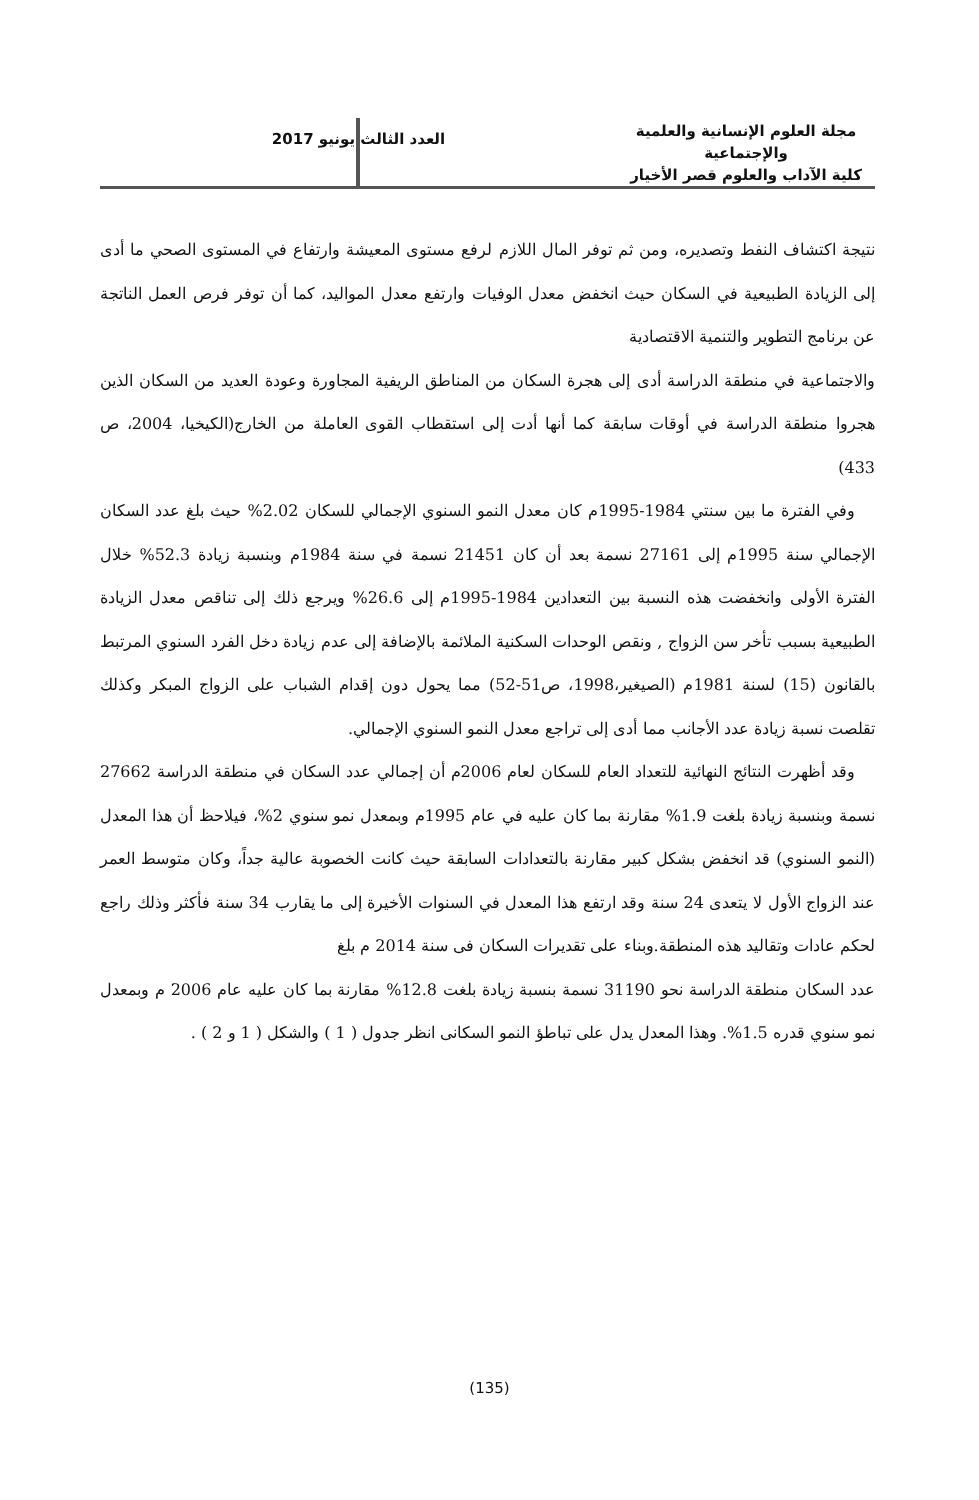مجلة العلوم الإنسانية والعلمية والإجتماعية
كلية الآداب والعلوم قصر الأخيار
العدد الثالث يونيو 2017
نتيجة اكتشاف النفط وتصديره، ومن ثم توفر المال اللازم لرفع مستوى المعيشة وارتفاع في المستوى الصحي ما أدى إلى الزيادة الطبيعية في السكان حيث انخفض معدل الوفيات وارتفع معدل المواليد، كما أن توفر فرص العمل الناتجة عن برنامج التطوير والتنمية الاقتصادية
والاجتماعية في منطقة الدراسة أدى إلى هجرة السكان من المناطق الريفية المجاورة وعودة العديد من السكان الذين هجروا منطقة الدراسة في أوقات سابقة كما أنها أدت إلى استقطاب القوى العاملة من الخارج(الكيخيا، 2004، ص 433)
وفي الفترة ما بين سنتي 1984-1995م كان معدل النمو السنوي الإجمالي للسكان 2.02% حيث بلغ عدد السكان الإجمالي سنة 1995م إلى 27161 نسمة بعد أن كان 21451 نسمة في سنة 1984م وبنسبة زيادة 52.3% خلال الفترة الأولى وانخفضت هذه النسبة بين التعدادين 1984-1995م إلى 26.6% ويرجع ذلك إلى تناقص معدل الزيادة الطبيعية بسبب تأخر سن الزواج , ونقص الوحدات السكنية الملائمة بالإضافة إلى عدم زيادة دخل الفرد السنوي المرتبط بالقانون (15) لسنة 1981م (الصيغير،1998، ص51-52) مما يحول دون إقدام الشباب على الزواج المبكر وكذلك تقلصت نسبة زيادة عدد الأجانب مما أدى إلى تراجع معدل النمو السنوي الإجمالي.
وقد أظهرت النتائج النهائية للتعداد العام للسكان لعام 2006م أن إجمالي عدد السكان في منطقة الدراسة 27662 نسمة وبنسبة زيادة بلغت 1.9% مقارنة بما كان عليه في عام 1995م وبمعدل نمو سنوي 2%، فيلاحظ أن هذا المعدل (النمو السنوي) قد انخفض بشكل كبير مقارنة بالتعدادات السابقة حيث كانت الخصوبة عالية جداً، وكان متوسط العمر عند الزواج الأول لا يتعدى 24 سنة وقد ارتفع هذا المعدل في السنوات الأخيرة إلى ما يقارب 34 سنة فأكثر وذلك راجع لحكم عادات وتقاليد هذه المنطقة.وبناء على تقديرات السكان فى سنة 2014 م بلغ
عدد السكان منطقة الدراسة نحو 31190 نسمة بنسبة زيادة بلغت 12.8% مقارنة بما كان عليه عام 2006 م وبمعدل نمو سنوي قدره 1.5%. وهذا المعدل يدل على تباطؤ النمو السكانى انظر جدول ( 1 ) والشكل ( 1 و 2 ) .
(135)